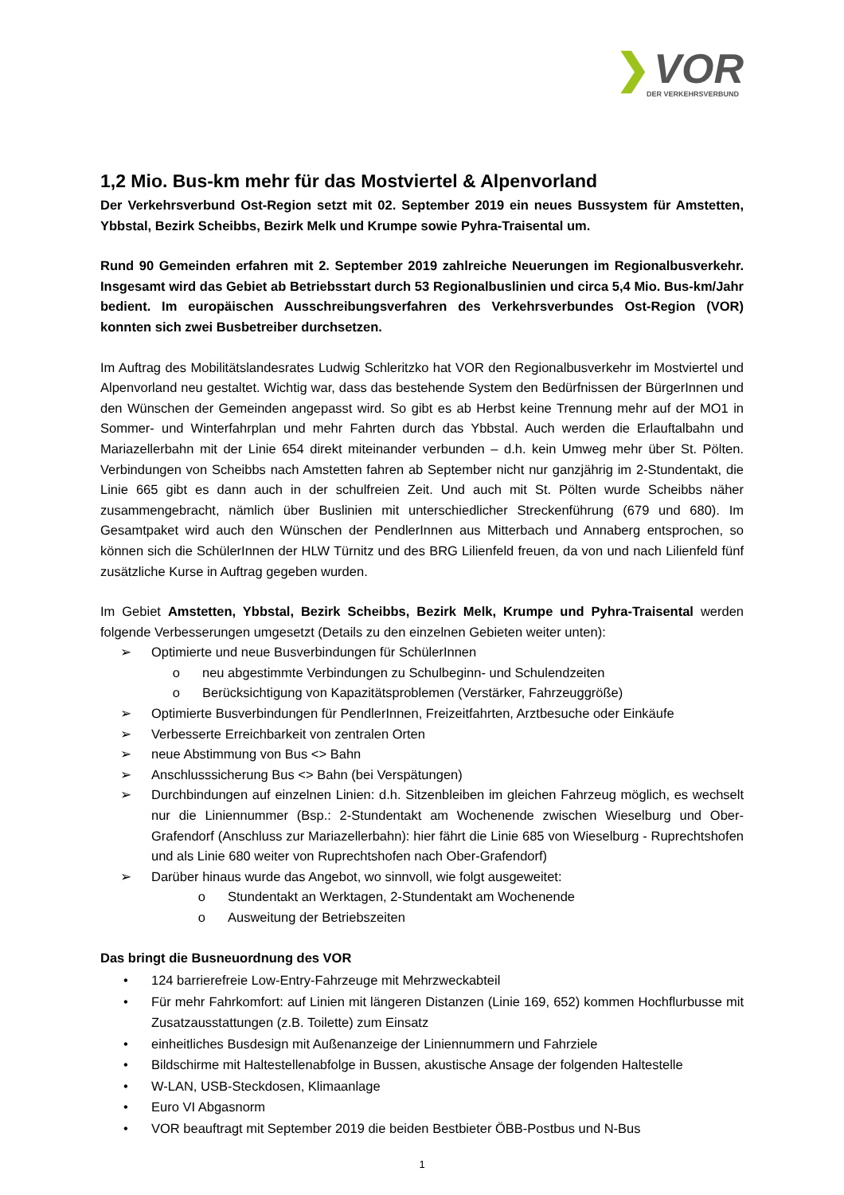❯ VOR
DER VERKEHRSVERBUND
1,2 Mio. Bus-km mehr für das Mostviertel & Alpenvorland
Der Verkehrsverbund Ost-Region setzt mit 02. September 2019 ein neues Bussystem für Amstetten, Ybbstal, Bezirk Scheibbs, Bezirk Melk und Krumpe sowie Pyhra-Traisental um.
Rund 90 Gemeinden erfahren mit 2. September 2019 zahlreiche Neuerungen im Regionalbusverkehr. Insgesamt wird das Gebiet ab Betriebsstart durch 53 Regionalbuslinien und circa 5,4 Mio. Bus-km/Jahr bedient. Im europäischen Ausschreibungsverfahren des Verkehrsverbundes Ost-Region (VOR) konnten sich zwei Busbetreiber durchsetzen.
Im Auftrag des Mobilitätslandesrates Ludwig Schleritzko hat VOR den Regionalbusverkehr im Mostviertel und Alpenvorland neu gestaltet. Wichtig war, dass das bestehende System den Bedürfnissen der BürgerInnen und den Wünschen der Gemeinden angepasst wird. So gibt es ab Herbst keine Trennung mehr auf der MO1 in Sommer- und Winterfahrplan und mehr Fahrten durch das Ybbstal. Auch werden die Erlauftalbahn und Mariazellerbahn mit der Linie 654 direkt miteinander verbunden – d.h. kein Umweg mehr über St. Pölten. Verbindungen von Scheibbs nach Amstetten fahren ab September nicht nur ganzjährig im 2-Stundentakt, die Linie 665 gibt es dann auch in der schulfreien Zeit. Und auch mit St. Pölten wurde Scheibbs näher zusammengebracht, nämlich über Buslinien mit unterschiedlicher Streckenführung (679 und 680). Im Gesamtpaket wird auch den Wünschen der PendlerInnen aus Mitterbach und Annaberg entsprochen, so können sich die SchülerInnen der HLW Türnitz und des BRG Lilienfeld freuen, da von und nach Lilienfeld fünf zusätzliche Kurse in Auftrag gegeben wurden.
Im Gebiet Amstetten, Ybbstal, Bezirk Scheibbs, Bezirk Melk, Krumpe und Pyhra-Traisental werden folgende Verbesserungen umgesetzt (Details zu den einzelnen Gebieten weiter unten):
➢ Optimierte und neue Busverbindungen für SchülerInnen
o neu abgestimmte Verbindungen zu Schulbeginn- und Schulendzeiten
o Berücksichtigung von Kapazitätsproblemen (Verstärker, Fahrzeuggröße)
➢ Optimierte Busverbindungen für PendlerInnen, Freizeitfahrten, Arztbesuche oder Einkäufe
➢ Verbesserte Erreichbarkeit von zentralen Orten
➢ neue Abstimmung von Bus <> Bahn
➢ Anschlusssicherung Bus <> Bahn (bei Verspätungen)
➢ Durchbindungen auf einzelnen Linien: d.h. Sitzenbleiben im gleichen Fahrzeug möglich, es wechselt nur die Liniennummer (Bsp.: 2-Stundentakt am Wochenende zwischen Wieselburg und Ober-Grafendorf (Anschluss zur Mariazellerbahn): hier fährt die Linie 685 von Wieselburg - Ruprechtshofen und als Linie 680 weiter von Ruprechtshofen nach Ober-Grafendorf)
➢ Darüber hinaus wurde das Angebot, wo sinnvoll, wie folgt ausgeweitet:
o Stundentakt an Werktagen, 2-Stundentakt am Wochenende
o Ausweitung der Betriebszeiten
Das bringt die Busneuordnung des VOR
• 124 barrierefreie Low-Entry-Fahrzeuge mit Mehrzweckabteil
• Für mehr Fahrkomfort: auf Linien mit längeren Distanzen (Linie 169, 652) kommen Hochflurbusse mit Zusatzausstattungen (z.B. Toilette) zum Einsatz
• einheitliches Busdesign mit Außenanzeige der Liniennummern und Fahrziele
• Bildschirme mit Haltestellenabfolge in Bussen, akustische Ansage der folgenden Haltestelle
• W-LAN, USB-Steckdosen, Klimaanlage
• Euro VI Abgasnorm
• VOR beauftragt mit September 2019 die beiden Bestbieter ÖBB-Postbus und N-Bus
1